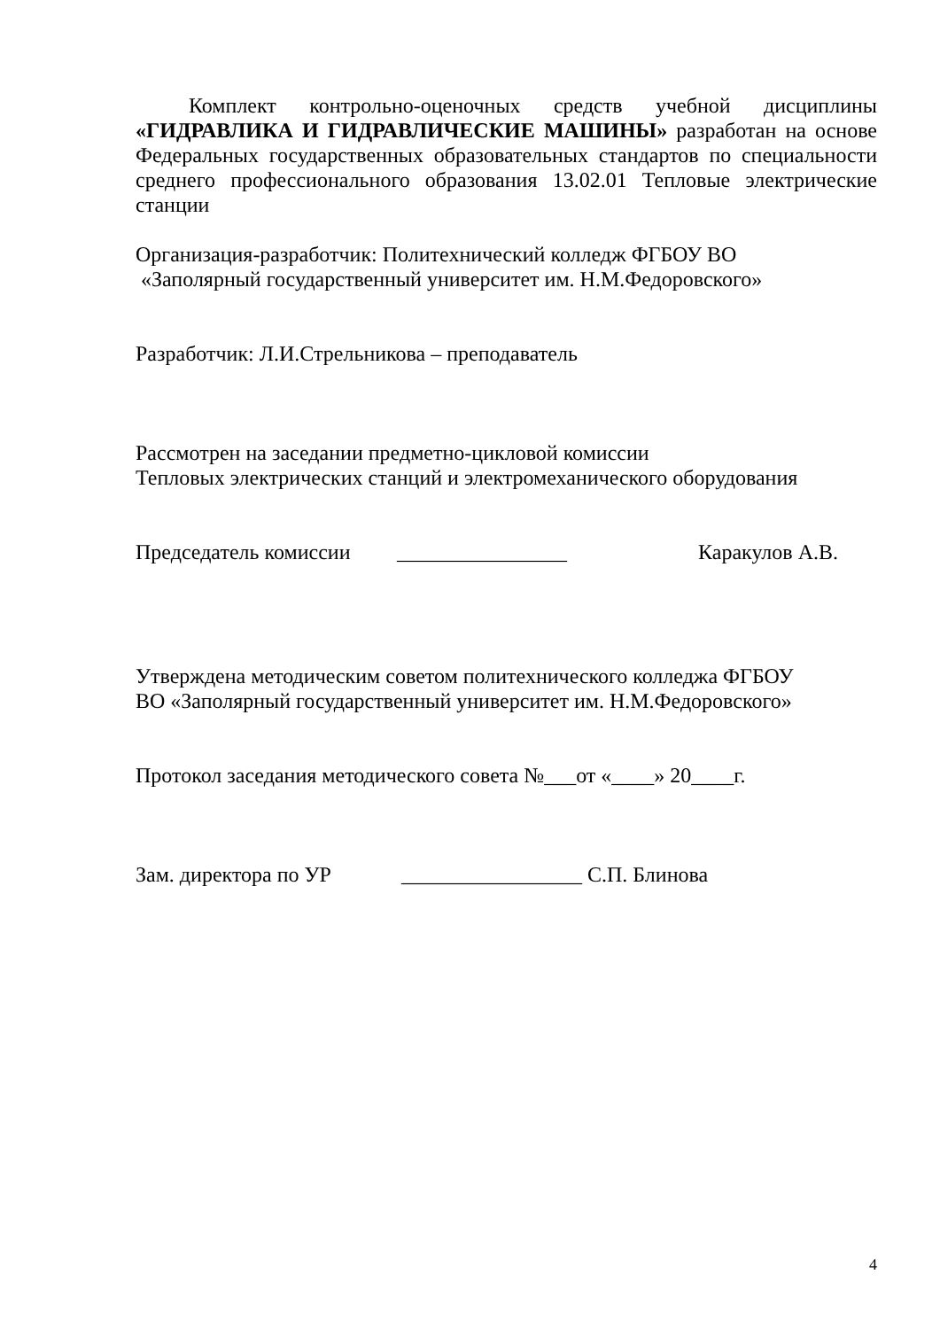Комплект контрольно-оценочных средств учебной дисциплины «ГИДРАВЛИКА И ГИДРАВЛИЧЕСКИЕ МАШИНЫ» разработан на основе Федеральных государственных образовательных стандартов по специальности среднего профессионального образования 13.02.01 Тепловые электрические станции
Организация-разработчик: Политехнический колледж ФГБОУ ВО
«Заполярный государственный университет им. Н.М.Федоровского»
Разработчик: Л.И.Стрельникова – преподаватель
Рассмотрен на заседании предметно-цикловой комиссии
Тепловых электрических станций и электромеханического оборудования
Председатель комиссии ________________ Каракулов А.В.
Утверждена методическим советом политехнического колледжа ФГБОУ
ВО «Заполярный государственный университет им. Н.М.Федоровского»
Протокол заседания методического совета №___от «____» 20____г.
Зам. директора по УР _________________ С.П. Блинова
4